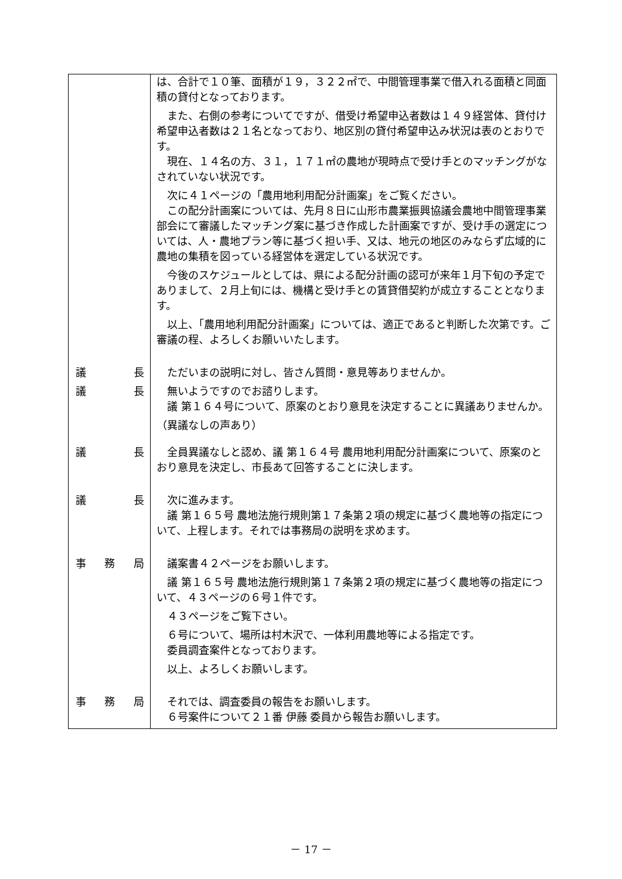| | は、合計で１０筆、面積が１９，３２２㎡で、中間管理事業で借入れる面積と同面積の貸付となっております。 また、右側の参考についてですが、借受け希望申込者数は１４９経営体、貸付け希望申込者数は２１名となっており、地区別の貸付希望申込み状況は表のとおりです。 現在、１４名の方、３１，１７１㎡の農地が現時点で受け手とのマッチングがなされていない状況です。 次に４１ページの「農用地利用配分計画案」をご覧ください。 この配分計画案については、先月８日に山形市農業振興協議会農地中間管理事業部会にて審議したマッチング案に基づき作成した計画案ですが、受け手の選定については、人・農地プラン等に基づく担い手、又は、地元の地区のみならず広域的に農地の集積を図っている経営体を選定している状況です。 今後のスケジュールとしては、県による配分計画の認可が来年１月下旬の予定でありまして、２月上旬には、機構と受け手との賃貸借契約が成立することとなります。 以上、「農用地利用配分計画案」については、適正であると判断した次第です。ご審議の程、よろしくお願いいたします。 |
| 議 長 | ただいまの説明に対し、皆さん質問・意見等ありませんか。 |
| 議 長 | 無いようですのでお諮りします。 議 第１６４号について、原案のとおり意見を決定することに異議ありませんか。 （異議なしの声あり） |
| 議 長 | 全員異議なしと認め、議 第１６４号 農用地利用配分計画案について、原案のとおり意見を決定し、市長あて回答することに決します。 |
| 議 長 | 次に進みます。 議 第１６５号 農地法施行規則第１７条第２項の規定に基づく農地等の指定について、上程します。それでは事務局の説明を求めます。 |
| 事 務 局 | 議案書４２ページをお願いします。 議 第１６５号 農地法施行規則第１７条第２項の規定に基づく農地等の指定について、４３ページの６号１件です。 ４３ページをご覧下さい。 ６号について、場所は村木沢で、一体利用農地等による指定です。 委員調査案件となっております。 以上、よろしくお願いします。 |
| 事 務 局 | それでは、調査委員の報告をお願いします。 ６号案件について２１番 伊藤 委員から報告お願いします。 |
－ 17 －